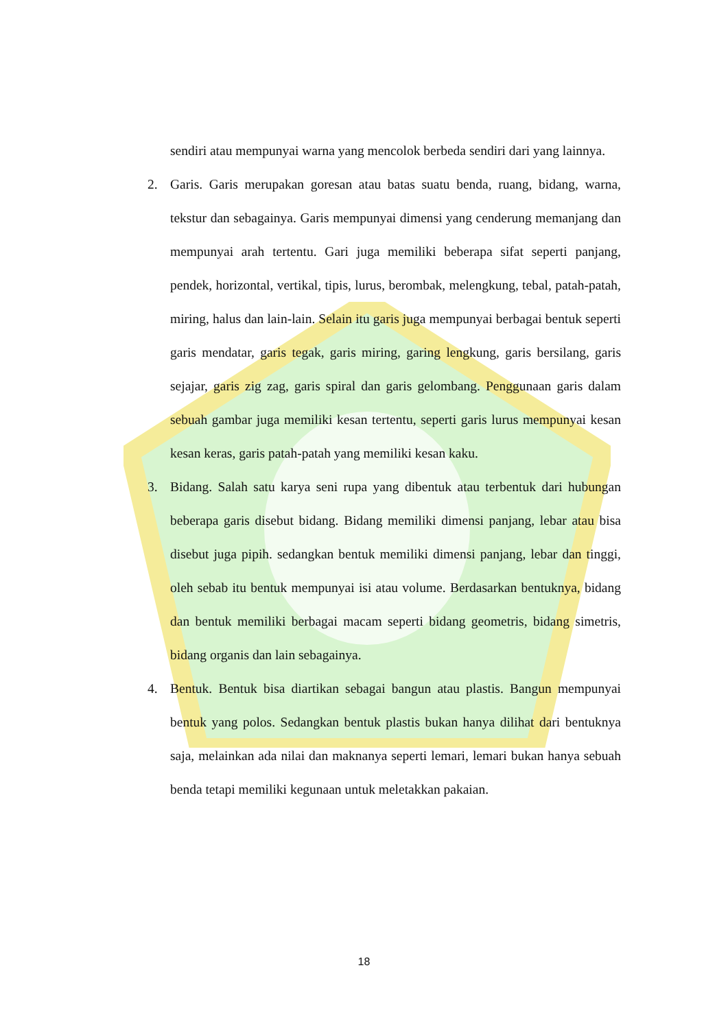sendiri atau mempunyai warna yang mencolok berbeda sendiri dari yang lainnya.
2. Garis. Garis merupakan goresan atau batas suatu benda, ruang, bidang, warna, tekstur dan sebagainya. Garis mempunyai dimensi yang cenderung memanjang dan mempunyai arah tertentu. Gari juga memiliki beberapa sifat seperti panjang, pendek, horizontal, vertikal, tipis, lurus, berombak, melengkung, tebal, patah-patah, miring, halus dan lain-lain. Selain itu garis juga mempunyai berbagai bentuk seperti garis mendatar, garis tegak, garis miring, garing lengkung, garis bersilang, garis sejajar, garis zig zag, garis spiral dan garis gelombang. Penggunaan garis dalam sebuah gambar juga memiliki kesan tertentu, seperti garis lurus mempunyai kesan kesan keras, garis patah-patah yang memiliki kesan kaku.
3. Bidang. Salah satu karya seni rupa yang dibentuk atau terbentuk dari hubungan beberapa garis disebut bidang. Bidang memiliki dimensi panjang, lebar atau bisa disebut juga pipih. sedangkan bentuk memiliki dimensi panjang, lebar dan tinggi, oleh sebab itu bentuk mempunyai isi atau volume. Berdasarkan bentuknya, bidang dan bentuk memiliki berbagai macam seperti bidang geometris, bidang simetris, bidang organis dan lain sebagainya.
4. Bentuk. Bentuk bisa diartikan sebagai bangun atau plastis. Bangun mempunyai bentuk yang polos. Sedangkan bentuk plastis bukan hanya dilihat dari bentuknya saja, melainkan ada nilai dan maknanya seperti lemari, lemari bukan hanya sebuah benda tetapi memiliki kegunaan untuk meletakkan pakaian.
18